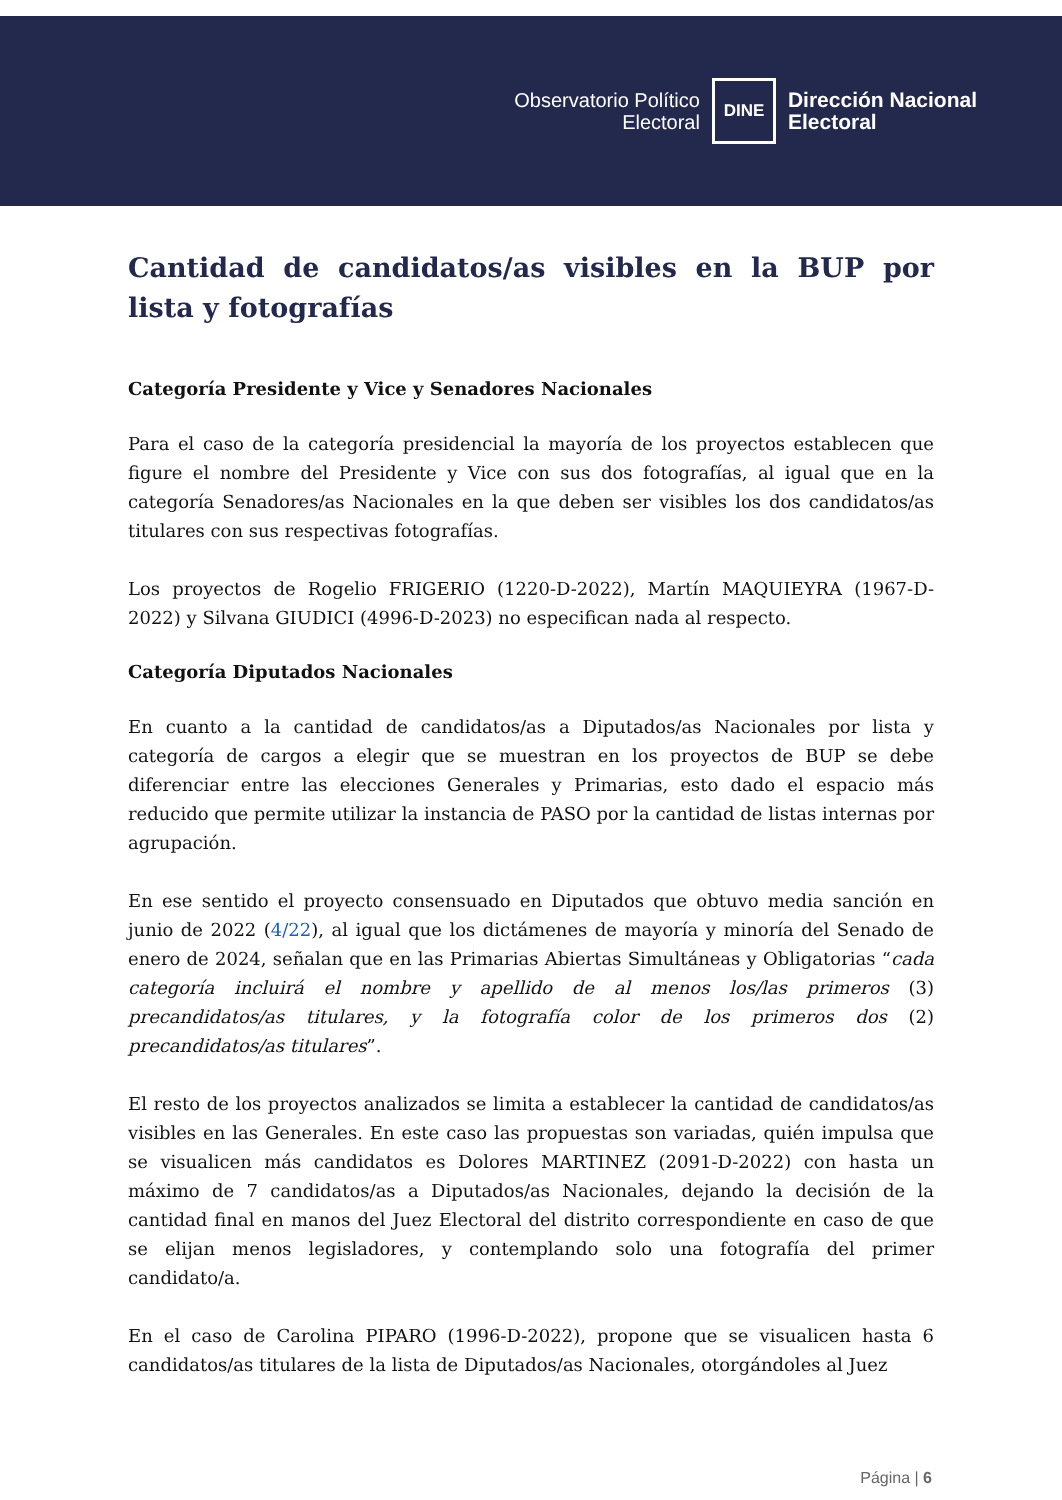Observatorio Político
Electoral
DINE
Dirección Nacional
Electoral
Cantidad de candidatos/as visibles en la BUP por lista y fotografías
Categoría Presidente y Vice y Senadores Nacionales
Para el caso de la categoría presidencial la mayoría de los proyectos establecen que figure el nombre del Presidente y Vice con sus dos fotografías, al igual que en la categoría Senadores/as Nacionales en la que deben ser visibles los dos candidatos/as titulares con sus respectivas fotografías.
Los proyectos de Rogelio FRIGERIO (1220-D-2022), Martín MAQUIEYRA (1967-D-2022) y Silvana GIUDICI (4996-D-2023) no especifican nada al respecto.
Categoría Diputados Nacionales
En cuanto a la cantidad de candidatos/as a Diputados/as Nacionales por lista y categoría de cargos a elegir que se muestran en los proyectos de BUP se debe diferenciar entre las elecciones Generales y Primarias, esto dado el espacio más reducido que permite utilizar la instancia de PASO por la cantidad de listas internas por agrupación.
En ese sentido el proyecto consensuado en Diputados que obtuvo media sanción en junio de 2022 (4/22), al igual que los dictámenes de mayoría y minoría del Senado de enero de 2024, señalan que en las Primarias Abiertas Simultáneas y Obligatorias “cada categoría incluirá el nombre y apellido de al menos los/las primeros (3) precandidatos/as titulares, y la fotografía color de los primeros dos (2) precandidatos/as titulares”.
El resto de los proyectos analizados se limita a establecer la cantidad de candidatos/as visibles en las Generales. En este caso las propuestas son variadas, quién impulsa que se visualicen más candidatos es Dolores MARTINEZ (2091-D-2022) con hasta un máximo de 7 candidatos/as a Diputados/as Nacionales, dejando la decisión de la cantidad final en manos del Juez Electoral del distrito correspondiente en caso de que se elijan menos legisladores, y contemplando solo una fotografía del primer candidato/a.
En el caso de Carolina PIPARO (1996-D-2022), propone que se visualicen hasta 6 candidatos/as titulares de la lista de Diputados/as Nacionales, otorgándoles al Juez
Página | 6